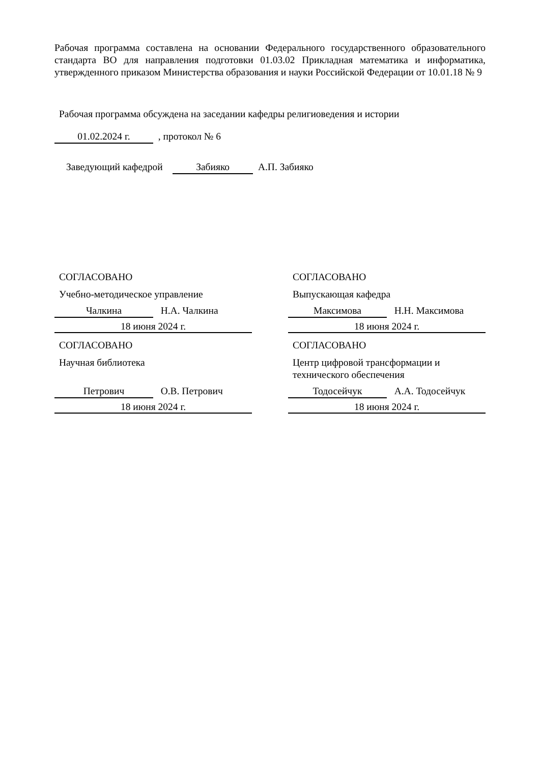Рабочая программа составлена на основании Федерального государственного образовательного стандарта ВО для направления подготовки 01.03.02 Прикладная математика и информатика, утвержденного приказом Министерства образования и науки Российской Федерации от 10.01.18 № 9
Рабочая программа обсуждена на заседании кафедры религиоведения и истории
01.02.2024 г. , протокол № 6
Заведующий кафедрой Забияко А.П. Забияко
СОГЛАСОВАНО
Учебно-методическое управление
Чалкина Н.А. Чалкина
18 июня 2024 г.
СОГЛАСОВАНО
Научная библиотека
Петрович О.В. Петрович
18 июня 2024 г.
СОГЛАСОВАНО
Выпускающая кафедра
Максимова Н.Н. Максимова
18 июня 2024 г.
СОГЛАСОВАНО
Центр цифровой трансформации и технического обеспечения
Тодосейчук А.А. Тодосейчук
18 июня 2024 г.